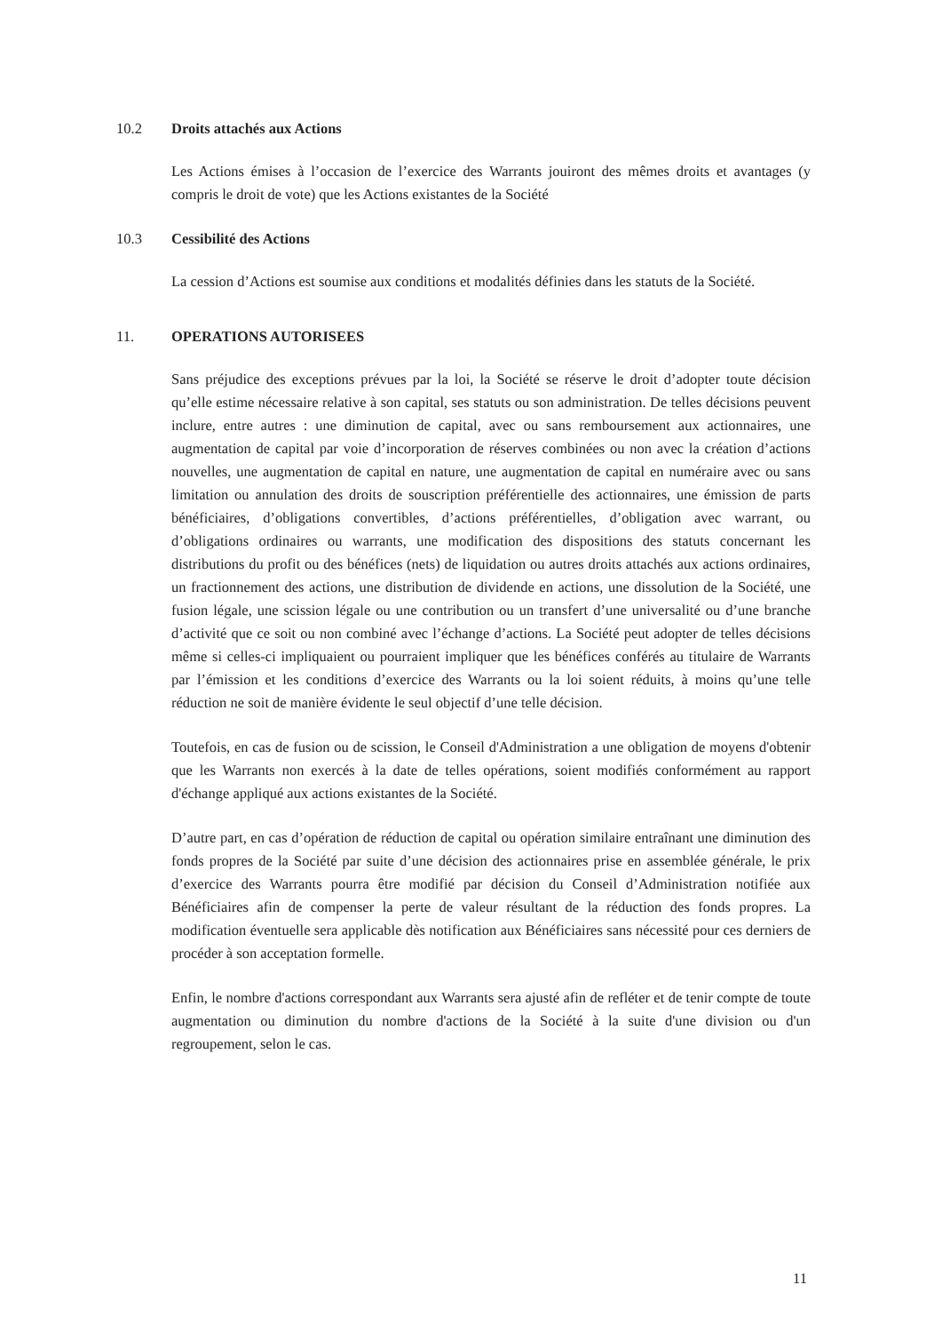10.2 Droits attachés aux Actions
Les Actions émises à l’occasion de l’exercice des Warrants jouiront des mêmes droits et avantages (y compris le droit de vote) que les Actions existantes de la Société
10.3 Cessibilité des Actions
La cession d’Actions est soumise aux conditions et modalités définies dans les statuts de la Société.
11. OPERATIONS AUTORISEES
Sans préjudice des exceptions prévues par la loi, la Société se réserve le droit d’adopter toute décision qu’elle estime nécessaire relative à son capital, ses statuts ou son administration. De telles décisions peuvent inclure, entre autres : une diminution de capital, avec ou sans remboursement aux actionnaires, une augmentation de capital par voie d’incorporation de réserves combinées ou non avec la création d’actions nouvelles, une augmentation de capital en nature, une augmentation de capital en numéraire avec ou sans limitation ou annulation des droits de souscription préférentielle des actionnaires, une émission de parts bénéficiaires, d’obligations convertibles, d’actions préférentielles, d’obligation avec warrant, ou d’obligations ordinaires ou warrants, une modification des dispositions des statuts concernant les distributions du profit ou des bénéfices (nets) de liquidation ou autres droits attachés aux actions ordinaires, un fractionnement des actions, une distribution de dividende en actions, une dissolution de la Société, une fusion légale, une scission légale ou une contribution ou un transfert d’une universalité ou d’une branche d’activité que ce soit ou non combiné avec l’échange d’actions. La Société peut adopter de telles décisions même si celles-ci impliquaient ou pourraient impliquer que les bénéfices conférés au titulaire de Warrants par l’émission et les conditions d’exercice des Warrants ou la loi soient réduits, à moins qu’une telle réduction ne soit de manière évidente le seul objectif d’une telle décision.
Toutefois, en cas de fusion ou de scission, le Conseil d'Administration a une obligation de moyens d'obtenir que les Warrants non exercés à la date de telles opérations, soient modifiés conformément au rapport d'échange appliqué aux actions existantes de la Société.
D’autre part, en cas d’opération de réduction de capital ou opération similaire entraînant une diminution des fonds propres de la Société par suite d’une décision des actionnaires prise en assemblée générale, le prix d’exercice des Warrants pourra être modifié par décision du Conseil d’Administration notifiée aux Bénéficiaires afin de compenser la perte de valeur résultant de la réduction des fonds propres. La modification éventuelle sera applicable dès notification aux Bénéficiaires sans nécessité pour ces derniers de procéder à son acceptation formelle.
Enfin, le nombre d'actions correspondant aux Warrants sera ajusté afin de refléter et de tenir compte de toute augmentation ou diminution du nombre d'actions de la Société à la suite d'une division ou d'un regroupement, selon le cas.
11